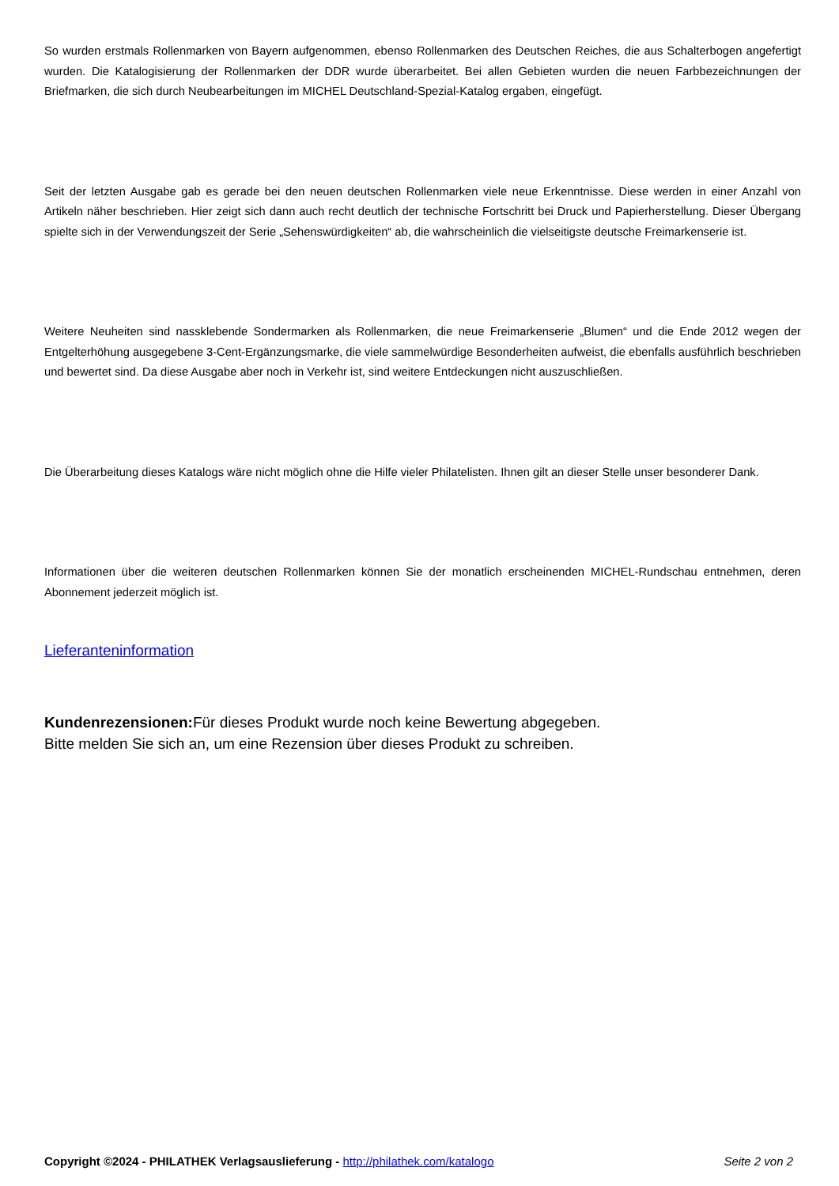So wurden erstmals Rollenmarken von Bayern aufgenommen, ebenso Rollenmarken des Deutschen Reiches, die aus Schalterbogen angefertigt wurden. Die Katalogisierung der Rollenmarken der DDR wurde überarbeitet. Bei allen Gebieten wurden die neuen Farbbezeichnungen der Briefmarken, die sich durch Neubearbeitungen im MICHEL Deutschland-Spezial-Katalog ergaben, eingefügt.
Seit der letzten Ausgabe gab es gerade bei den neuen deutschen Rollenmarken viele neue Erkenntnisse. Diese werden in einer Anzahl von Artikeln näher beschrieben. Hier zeigt sich dann auch recht deutlich der technische Fortschritt bei Druck und Papierherstellung. Dieser Übergang spielte sich in der Verwendungszeit der Serie „Sehenswürdigkeiten“ ab, die wahrscheinlich die vielseitigste deutsche Freimarkenserie ist.
Weitere Neuheiten sind nassklebende Sondermarken als Rollenmarken, die neue Freimarkenserie „Blumen“ und die Ende 2012 wegen der Entgelterhöhung ausgegebene 3-Cent-Ergänzungsmarke, die viele sammelwürdige Besonderheiten aufweist, die ebenfalls ausführlich beschrieben und bewertet sind. Da diese Ausgabe aber noch in Verkehr ist, sind weitere Entdeckungen nicht auszuschließen.
Die Überarbeitung dieses Katalogs wäre nicht möglich ohne die Hilfe vieler Philatelisten. Ihnen gilt an dieser Stelle unser besonderer Dank.
Informationen über die weiteren deutschen Rollenmarken können Sie der monatlich erscheinenden MICHEL-Rundschau entnehmen, deren Abonnement jederzeit möglich ist.
Lieferanteninformation
Kundenrezensionen: Für dieses Produkt wurde noch keine Bewertung abgegeben.
Bitte melden Sie sich an, um eine Rezension über dieses Produkt zu schreiben.
Copyright ©2024 - PHILATHEK Verlagsauslieferung - http://philathek.com/katalogo Seite 2 von 2